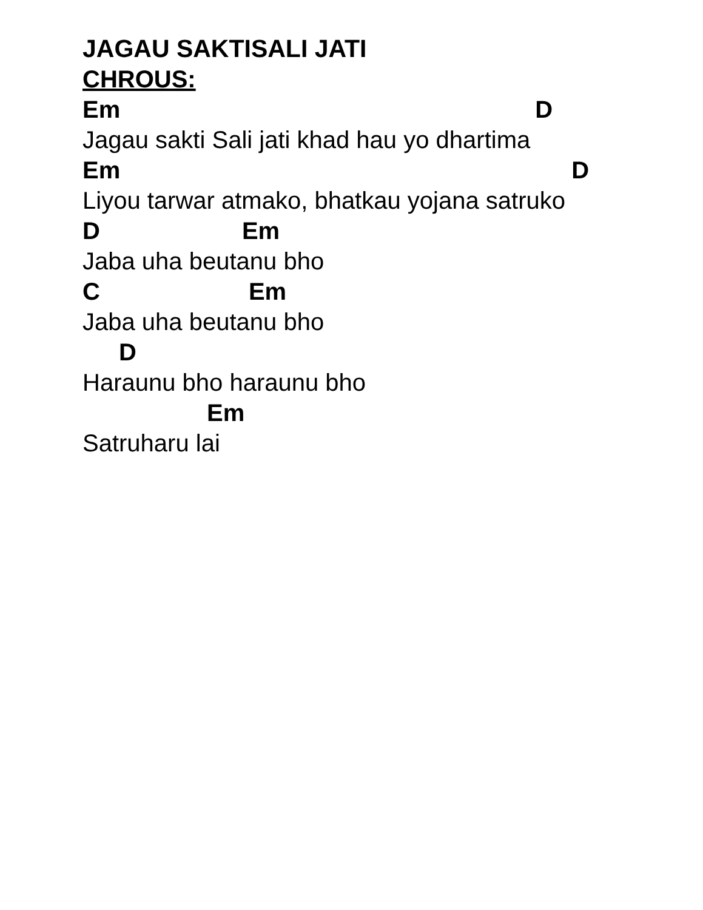JAGAU SAKTISALI JATI
CHROUS:
Em D
Jagau sakti Sali jati khad hau yo dhartima
Em D
Liyou tarwar atmako, bhatkau yojana satruko
D Em
Jaba uha beutanu bho
C Em
Jaba uha beutanu bho
D
Haraunu bho haraunu bho
Em
Satruharu lai